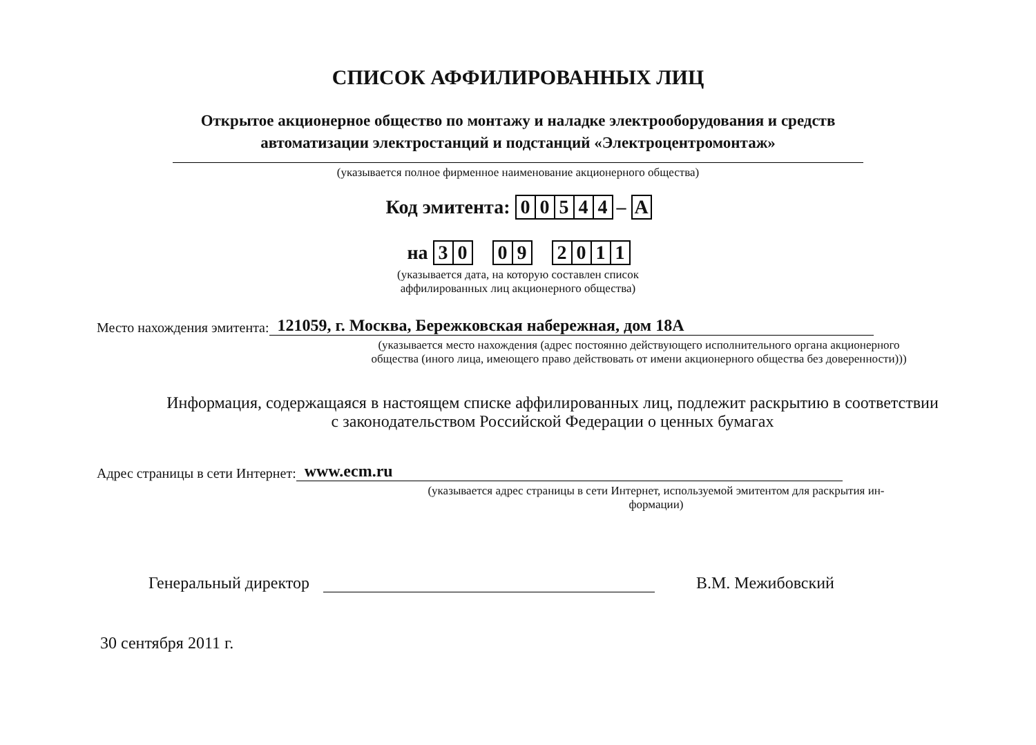СПИСОК АФФИЛИРОВАННЫХ ЛИЦ
Открытое акционерное общество по монтажу и наладке электрооборудования и средств автоматизации электростанций и подстанций «Электроцентромонтаж»
(указывается полное фирменное наименование акционерного общества)
Код эмитента: 00544 – A
на 30 09 2011
(указывается дата, на которую составлен список
аффилированных лиц акционерного общества)
Место нахождения эмитента: 121059, г. Москва, Бережковская набережная, дом 18А
(указывается место нахождения (адрес постоянно действующего исполнительного органа акционерного
общества (иного лица, имеющего право действовать от имени акционерного общества без доверенности)))
Информация, содержащаяся в настоящем списке аффилированных лиц, подлежит раскрытию в соответствии
с законодательством Российской Федерации о ценных бумагах
Адрес страницы в сети Интернет: www.ecm.ru
(указывается адрес страницы в сети Интернет, используемой эмитентом для раскрытия ин-
формации)
Генеральный директор В.М. Межибовский
30 сентября 2011 г.